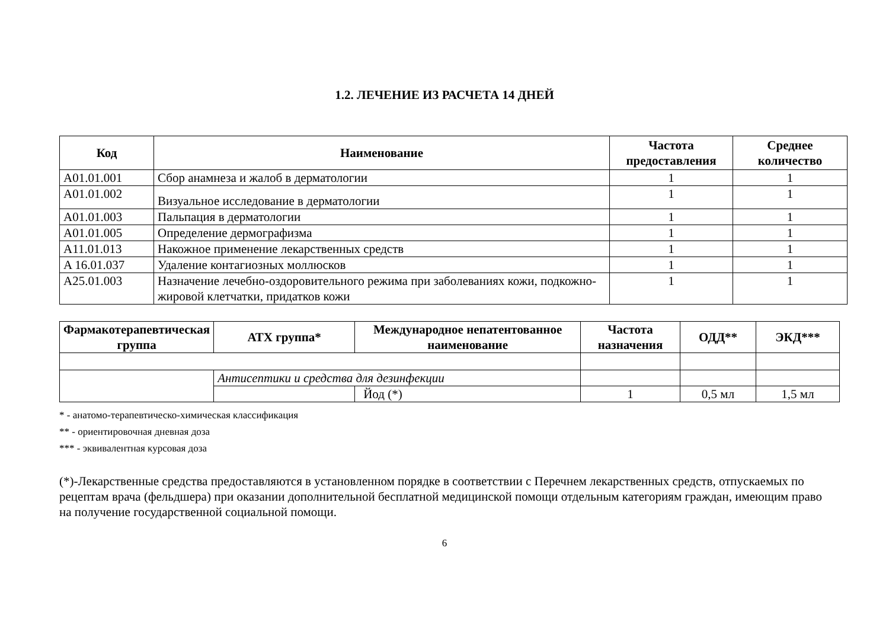1.2. ЛЕЧЕНИЕ ИЗ РАСЧЕТА 14 ДНЕЙ
| Код | Наименование | Частота предоставления | Среднее количество |
| --- | --- | --- | --- |
| A01.01.001 | Сбор анамнеза и жалоб в дерматологии | 1 | 1 |
| A01.01.002 | Визуальное исследование в дерматологии | 1 | 1 |
| A01.01.003 | Пальпация в дерматологии | 1 | 1 |
| A01.01.005 | Определение дермографизма | 1 | 1 |
| A11.01.013 | Накожное применение лекарственных средств | 1 | 1 |
| A 16.01.037 | Удаление контагиозных моллюсков | 1 | 1 |
| A25.01.003 | Назначение лечебно-оздоровительного режима при заболеваниях кожи, подкожно-жировой клетчатки, придатков кожи | 1 | 1 |
| Фармакотерапевтическая группа | АТХ группа* | Международное непатентованное наименование | Частота назначения | ОДД** | ЭКД*** |
| --- | --- | --- | --- | --- | --- |
| | Антисептики и средства для дезинфекции | | | | |
| | | Йод (*) | 1 | 0,5 мл | 1,5 мл |
* - анатомо-терапевтическо-химическая классификация
** - ориентировочная дневная доза
*** - эквивалентная курсовая доза
(*)-Лекарственные средства предоставляются в установленном порядке в соответствии с Перечнем лекарственных средств, отпускаемых по рецептам врача (фельдшера) при оказании дополнительной бесплатной медицинской помощи отдельным категориям граждан, имеющим право на получение государственной социальной помощи.
6